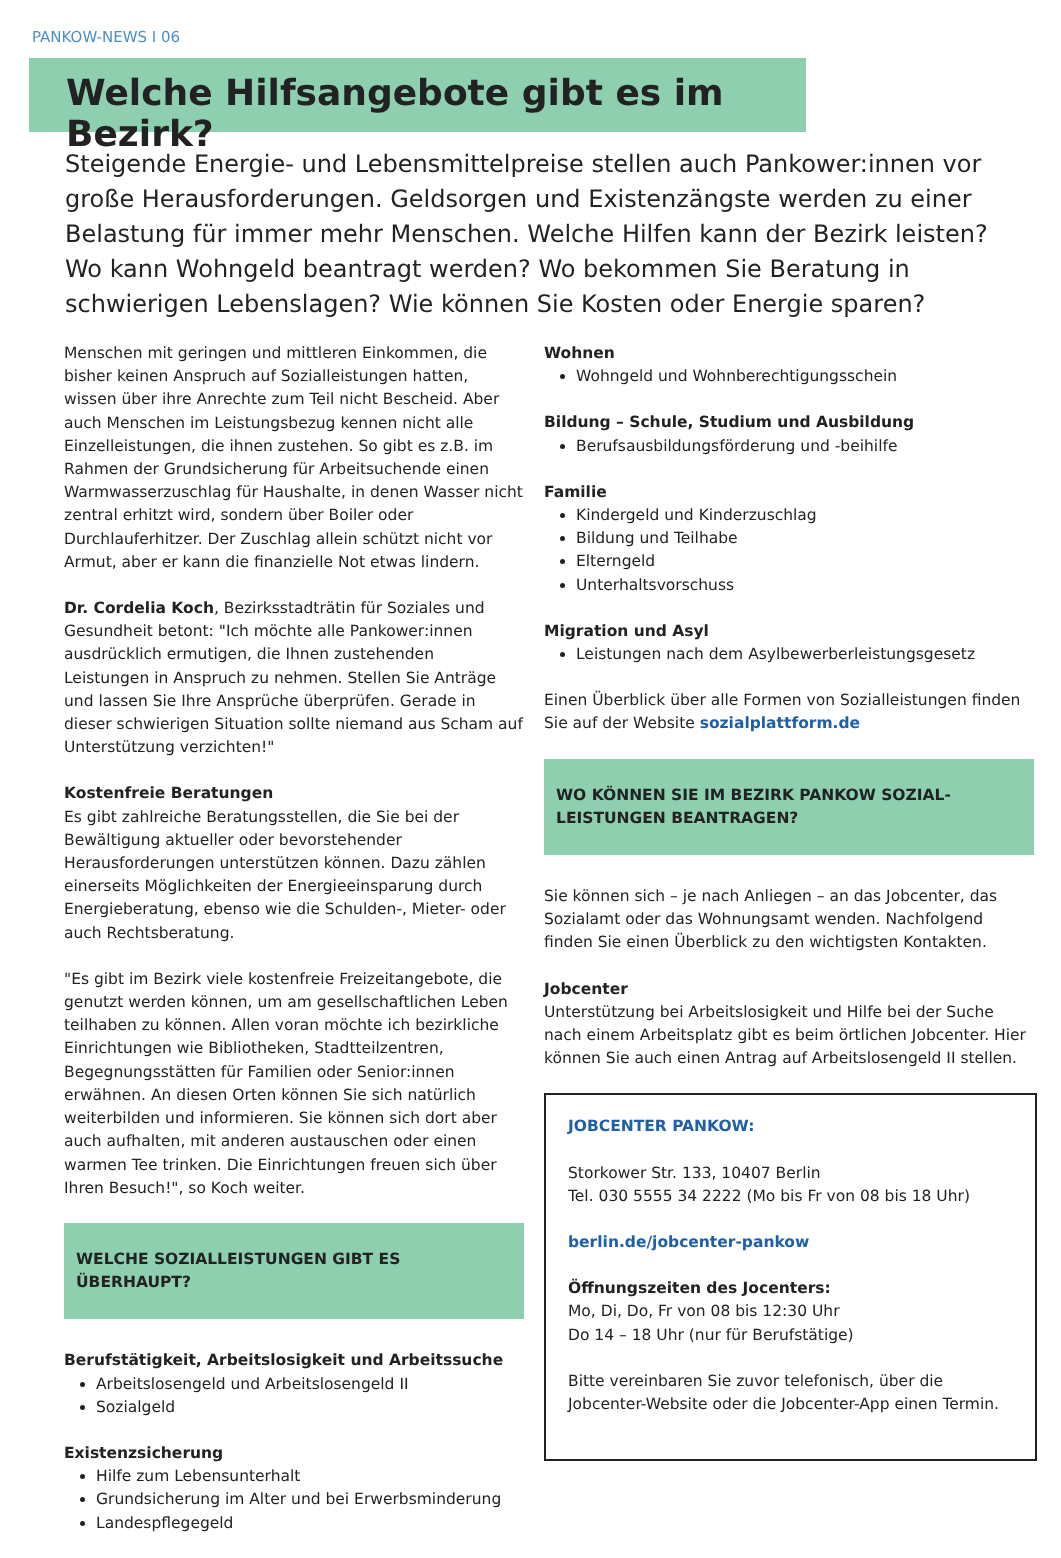PANKOW-NEWS I 06
Welche Hilfsangebote gibt es im Bezirk?
Steigende Energie- und Lebensmittelpreise stellen auch Pankower:innen vor große Herausforderungen. Geldsorgen und Existenzängste werden zu einer Belastung für immer mehr Menschen. Welche Hilfen kann der Bezirk leisten? Wo kann Wohngeld beantragt werden? Wo bekommen Sie Beratung in schwierigen Lebenslagen? Wie können Sie Kosten oder Energie sparen?
Menschen mit geringen und mittleren Einkommen, die bisher keinen Anspruch auf Sozialleistungen hatten, wissen über ihre Anrechte zum Teil nicht Bescheid. Aber auch Menschen im Leistungsbezug kennen nicht alle Einzelleistungen, die ihnen zustehen. So gibt es z.B. im Rahmen der Grundsicherung für Arbeitsuchende einen Warmwasserzuschlag für Haushalte, in denen Wasser nicht zentral erhitzt wird, sondern über Boiler oder Durchlauferhitzer. Der Zuschlag allein schützt nicht vor Armut, aber er kann die finanzielle Not etwas lindern.
Dr. Cordelia Koch, Bezirksstadträtin für Soziales und Gesundheit betont: "Ich möchte alle Pankower:innen ausdrücklich ermutigen, die Ihnen zustehenden Leistungen in Anspruch zu nehmen. Stellen Sie Anträge und lassen Sie Ihre Ansprüche überprüfen. Gerade in dieser schwierigen Situation sollte niemand aus Scham auf Unterstützung verzichten!"
Kostenfreie Beratungen
Es gibt zahlreiche Beratungsstellen, die Sie bei der Bewältigung aktueller oder bevorstehender Herausforderungen unterstützen können. Dazu zählen einerseits Möglichkeiten der Energieeinsparung durch Energieberatung, ebenso wie die Schulden-, Mieter- oder auch Rechtsberatung.
"Es gibt im Bezirk viele kostenfreie Freizeitangebote, die genutzt werden können, um am gesellschaftlichen Leben teilhaben zu können. Allen voran möchte ich bezirkliche Einrichtungen wie Bibliotheken, Stadtteilzentren, Begegnungsstätten für Familien oder Senior:innen erwähnen. An diesen Orten können Sie sich natürlich weiterbilden und informieren. Sie können sich dort aber auch aufhalten, mit anderen austauschen oder einen warmen Tee trinken. Die Einrichtungen freuen sich über Ihren Besuch!", so Koch weiter.
WELCHE SOZIALLEISTUNGEN GIBT ES ÜBERHAUPT?
Berufstätigkeit, Arbeitslosigkeit und Arbeitssuche
Arbeitslosengeld und Arbeitslosengeld II
Sozialgeld
Existenzsicherung
Hilfe zum Lebensunterhalt
Grundsicherung im Alter und bei Erwerbsminderung
Landespflegegeld
Wohnen
Wohngeld und Wohnberechtigungsschein
Bildung – Schule, Studium und Ausbildung
Berufsausbildungsförderung und -beihilfe
Familie
Kindergeld und Kinderzuschlag
Bildung und Teilhabe
Elterngeld
Unterhaltsvorschuss
Migration und Asyl
Leistungen nach dem Asylbewerberleistungsgesetz
Einen Überblick über alle Formen von Sozialleistungen finden Sie auf der Website sozialplattform.de
WO KÖNNEN SIE IM BEZIRK PANKOW SOZIAL-
LEISTUNGEN BEANTRAGEN?
Sie können sich – je nach Anliegen – an das Jobcenter, das Sozialamt oder das Wohnungsamt wenden. Nachfolgend finden Sie einen Überblick zu den wichtigsten Kontakten.
Jobcenter
Unterstützung bei Arbeitslosigkeit und Hilfe bei der Suche nach einem Arbeitsplatz gibt es beim örtlichen Jobcenter. Hier können Sie auch einen Antrag auf Arbeitslosengeld II stellen.
JOBCENTER PANKOW:
Storkower Str. 133, 10407 Berlin
Tel. 030 5555 34 2222 (Mo bis Fr von 08 bis 18 Uhr)
berlin.de/jobcenter-pankow
Öffnungszeiten des Jocenters:
Mo, Di, Do, Fr von 08 bis 12:30 Uhr
Do 14 – 18 Uhr (nur für Berufstätige)
Bitte vereinbaren Sie zuvor telefonisch, über die Jobcenter-Website oder die Jobcenter-App einen Termin.